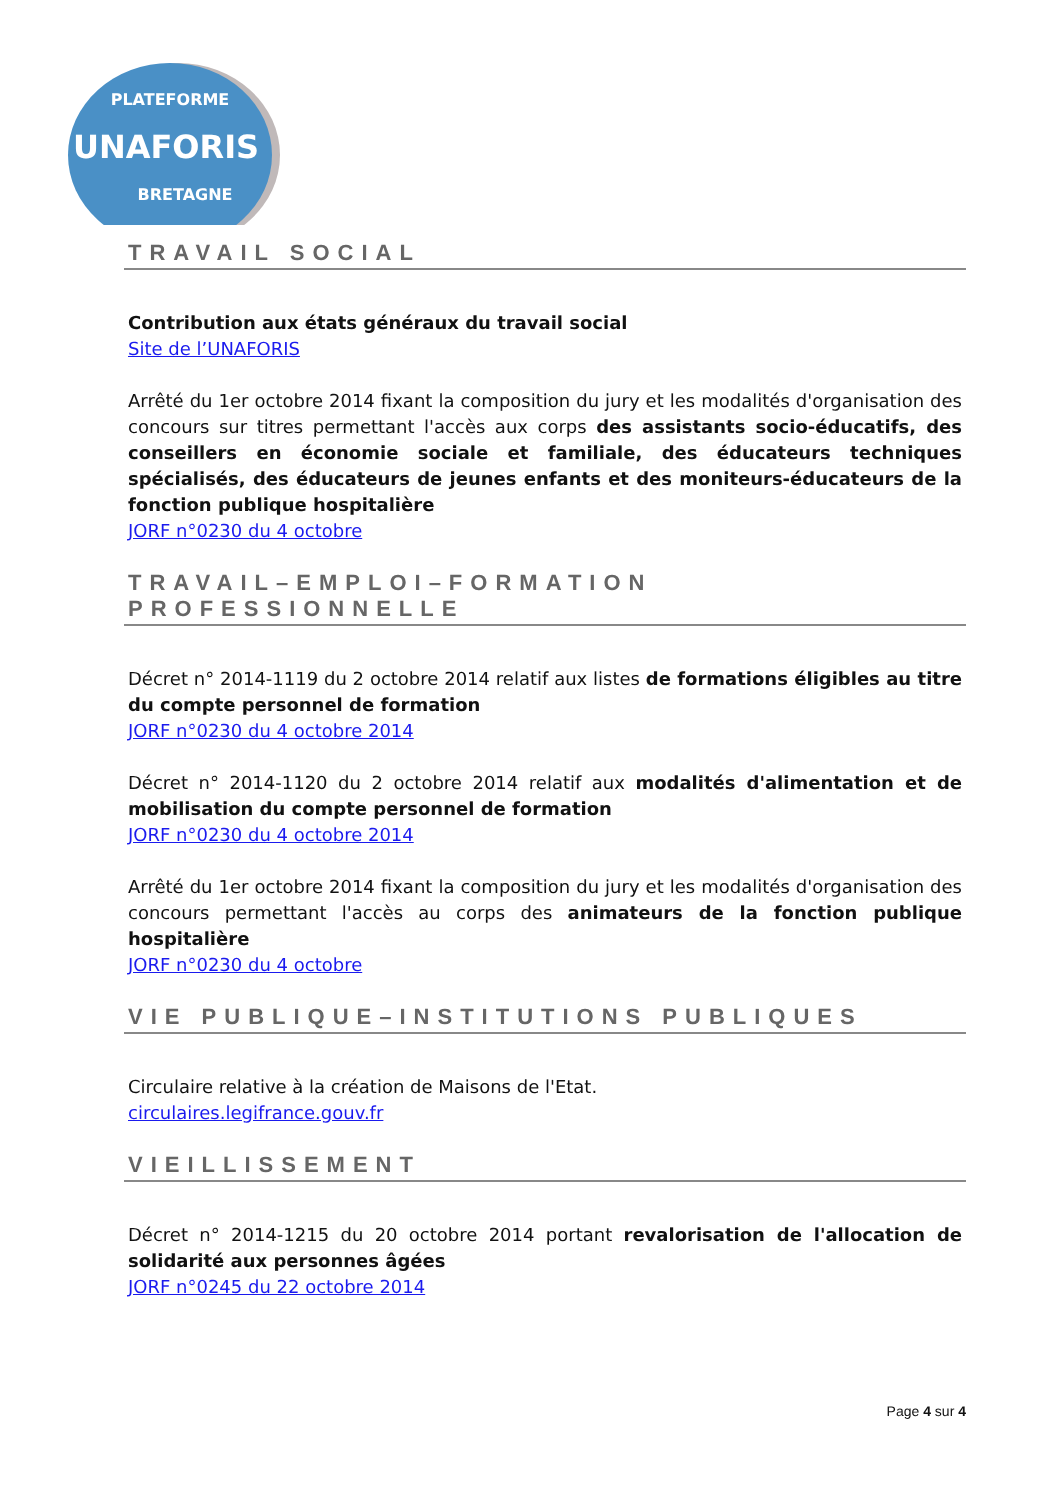PLATEFORME
UNAFORIS
BRETAGNE
TRAVAIL SOCIAL
Contribution aux états généraux du travail social
Site de l’UNAFORIS
Arrêté du 1er octobre 2014 fixant la composition du jury et les modalités d'organisation des concours sur titres permettant l'accès aux corps des assistants socio-éducatifs, des conseillers en économie sociale et familiale, des éducateurs techniques spécialisés, des éducateurs de jeunes enfants et des moniteurs-éducateurs de la fonction publique hospitalière
JORF n°0230 du 4 octobre
TRAVAIL–EMPLOI–FORMATION PROFESSIONNELLE
Décret n° 2014-1119 du 2 octobre 2014 relatif aux listes de formations éligibles au titre du compte personnel de formation
JORF n°0230 du 4 octobre 2014
Décret n° 2014-1120 du 2 octobre 2014 relatif aux modalités d'alimentation et de mobilisation du compte personnel de formation
JORF n°0230 du 4 octobre 2014
Arrêté du 1er octobre 2014 fixant la composition du jury et les modalités d'organisation des concours permettant l'accès au corps des animateurs de la fonction publique hospitalière
JORF n°0230 du 4 octobre
VIE PUBLIQUE–INSTITUTIONS PUBLIQUES
Circulaire relative à la création de Maisons de l'Etat.
circulaires.legifrance.gouv.fr
VIEILLISSEMENT
Décret n° 2014-1215 du 20 octobre 2014 portant revalorisation de l'allocation de solidarité aux personnes âgées
JORF n°0245 du 22 octobre 2014
Page 4 sur 4